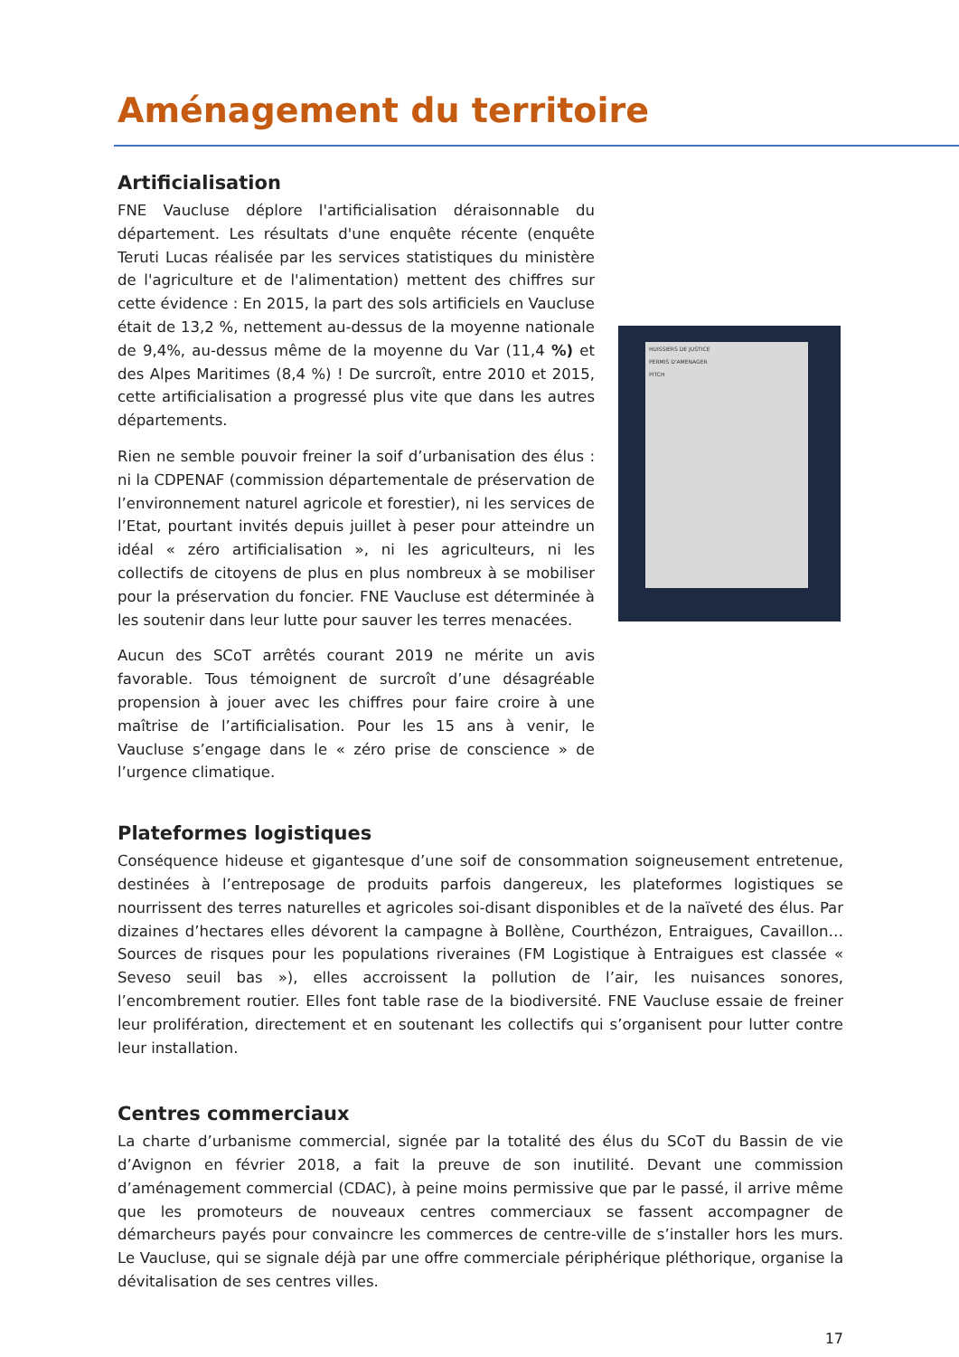Aménagement du territoire
Artificialisation
FNE Vaucluse déplore l'artificialisation déraisonnable du département. Les résultats d'une enquête récente (enquête Teruti Lucas réalisée par les services statistiques du ministère de l'agriculture et de l'alimentation) mettent des chiffres sur cette évidence : En 2015, la part des sols artificiels en Vaucluse était de 13,2 %, nettement au-dessus de la moyenne nationale de 9,4%, au-dessus même de la moyenne du Var (11,4 %) et des Alpes Maritimes (8,4 %) ! De surcroît, entre 2010 et 2015, cette artificialisation a progressé plus vite que dans les autres départements.
Rien ne semble pouvoir freiner la soif d’urbanisation des élus : ni la CDPENAF (commission départementale de préservation de l’environnement naturel agricole et forestier), ni les services de l’Etat, pourtant invités depuis juillet à peser pour atteindre un idéal « zéro artificialisation », ni les agriculteurs, ni les collectifs de citoyens de plus en plus nombreux à se mobiliser pour la préservation du foncier. FNE Vaucluse est déterminée à les soutenir dans leur lutte pour sauver les terres menacées.
Aucun des SCoT arrêtés courant 2019 ne mérite un avis favorable. Tous témoignent de surcroît d’une désagréable propension à jouer avec les chiffres pour faire croire à une maîtrise de l’artificialisation. Pour les 15 ans à venir, le Vaucluse s’engage dans le « zéro prise de conscience » de l’urgence climatique.
HUISSIERS DE JUSTICE
PERMIS D'AMENAGER
PITCH
Plateformes logistiques
Conséquence hideuse et gigantesque d’une soif de consommation soigneusement entretenue, destinées à l’entreposage de produits parfois dangereux, les plateformes logistiques se nourrissent des terres naturelles et agricoles soi-disant disponibles et de la naïveté des élus. Par dizaines d’hectares elles dévorent la campagne à Bollène, Courthézon, Entraigues, Cavaillon… Sources de risques pour les populations riveraines (FM Logistique à Entraigues est classée « Seveso seuil bas »), elles accroissent la pollution de l’air, les nuisances sonores, l’encombrement routier. Elles font table rase de la biodiversité. FNE Vaucluse essaie de freiner leur prolifération, directement et en soutenant les collectifs qui s’organisent pour lutter contre leur installation.
Centres commerciaux
La charte d’urbanisme commercial, signée par la totalité des élus du SCoT du Bassin de vie d’Avignon en février 2018, a fait la preuve de son inutilité. Devant une commission d’aménagement commercial (CDAC), à peine moins permissive que par le passé, il arrive même que les promoteurs de nouveaux centres commerciaux se fassent accompagner de démarcheurs payés pour convaincre les commerces de centre-ville de s’installer hors les murs. Le Vaucluse, qui se signale déjà par une offre commerciale périphérique pléthorique, organise la dévitalisation de ses centres villes.
17